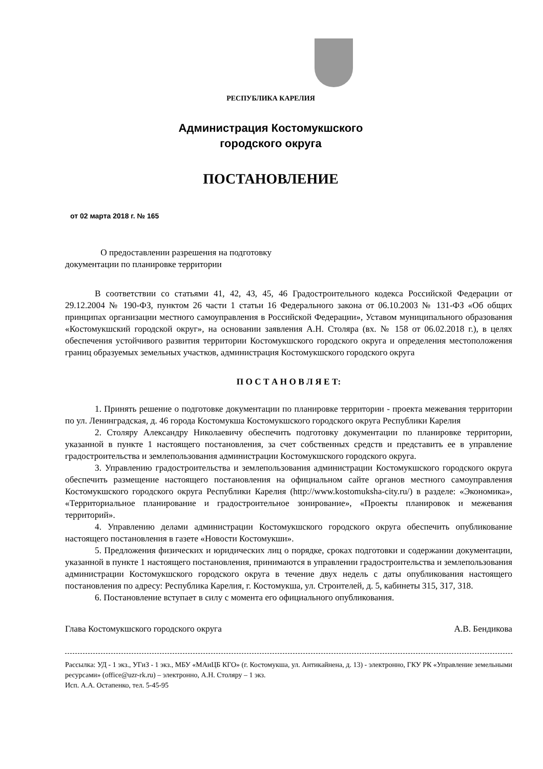РЕСПУБЛИКА КАРЕЛИЯ
Администрация Костомукшского
городского округа
ПОСТАНОВЛЕНИЕ
от 02 марта 2018 г. № 165
О предоставлении разрешения на подготовку
документации по планировке территории
В соответствии со статьями 41, 42, 43, 45, 46 Градостроительного кодекса Российской Федерации от 29.12.2004 № 190-ФЗ, пунктом 26 части 1 статьи 16 Федерального закона от 06.10.2003 № 131-ФЗ «Об общих принципах организации местного самоуправления в Российской Федерации», Уставом муниципального образования «Костомукшский городской округ», на основании заявления А.Н. Столяра (вх. № 158 от 06.02.2018 г.), в целях обеспечения устойчивого развития территории Костомукшского городского округа и определения местоположения границ образуемых земельных участков, администрация Костомукшского городского округа
П О С Т А Н О В Л Я Е Т:
1. Принять решение о подготовке документации по планировке территории - проекта межевания территории по ул. Ленинградская, д. 46 города Костомукша Костомукшского городского округа Республики Карелия
2. Столяру Александру Николаевичу обеспечить подготовку документации по планировке территории, указанной в пункте 1 настоящего постановления, за счет собственных средств и представить ее в управление градостроительства и землепользования администрации Костомукшского городского округа.
3. Управлению градостроительства и землепользования администрации Костомукшского городского округа обеспечить размещение настоящего постановления на официальном сайте органов местного самоуправления Костомукшского городского округа Республики Карелия (http://www.kostomuksha-city.ru/) в разделе: «Экономика», «Территориальное планирование и градостроительное зонирование», «Проекты планировок и межевания территорий».
4. Управлению делами администрации Костомукшского городского округа обеспечить опубликование настоящего постановления в газете «Новости Костомукши».
5. Предложения физических и юридических лиц о порядке, сроках подготовки и содержании документации, указанной в пункте 1 настоящего постановления, принимаются в управлении градостроительства и землепользования администрации Костомукшского городского округа в течение двух недель с даты опубликования настоящего постановления по адресу: Республика Карелия, г. Костомукша, ул. Строителей, д. 5, кабинеты 315, 317, 318.
6. Постановление вступает в силу с момента его официального опубликования.
Глава Костомукшского городского округа А.В. Бендикова
Рассылка: УД - 1 экз., УГиЗ - 1 экз., МБУ «МАиЦБ КГО» (г. Костомукша, ул. Антикайнена, д. 13) - электронно, ГКУ РК «Управление земельными ресурсами» (office@uzr-rk.ru) – электронно, А.Н. Столяру – 1 экз.
Исп. А.А. Остапенко, тел. 5-45-95